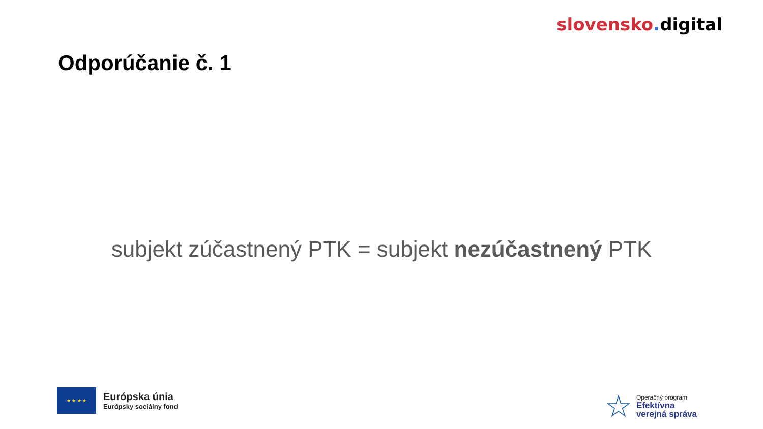slovensko. digital
Odporúčanie č. 1
subjekt zúčastnený PTK = subjekt nezúčastnený PTK
★ ★ ★ ★
Európska únia
Európsky sociálny fond
☆
Operačný program
Efektívna
verejná správa